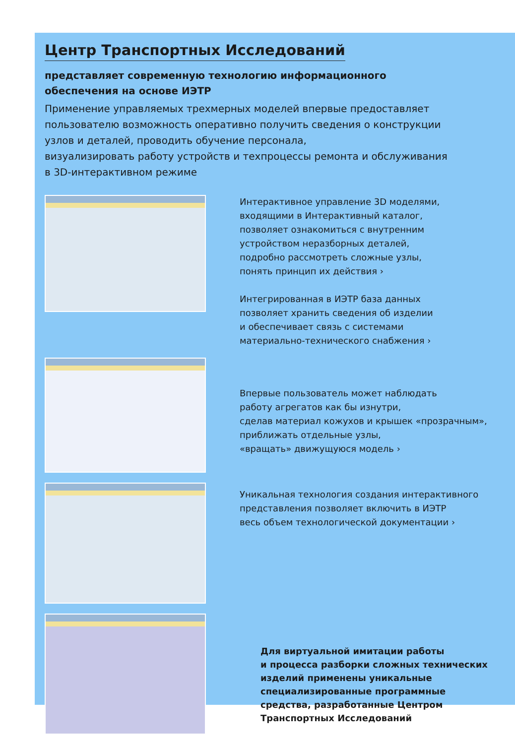Центр Транспортных Исследований
представляет современную технологию информационного
обеспечения на основе ИЭТР
Применение управляемых трехмерных моделей впервые предоставляет
пользователю возможность оперативно получить сведения о конструкции
узлов и деталей, проводить обучение персонала,
визуализировать работу устройств и техпроцессы ремонта и обслуживания
в 3D-интерактивном режиме
Интерактивное управление 3D моделями,
входящими в Интерактивный каталог,
позволяет ознакомиться с внутренним
устройством неразборных деталей,
подробно рассмотреть сложные узлы,
понять принцип их действия ›
Интегрированная в ИЭТР база данных
позволяет хранить сведения об изделии
и обеспечивает связь с системами
материально-технического снабжения ›
Впервые пользователь может наблюдать
работу агрегатов как бы изнутри,
сделав материал кожухов и крышек «прозрачным»,
приближать отдельные узлы,
«вращать» движущуюся модель ›
Уникальная технология создания интерактивного
представления позволяет включить в ИЭТР
весь объем технологической документации ›
Для виртуальной имитации работы
и процесса разборки сложных технических
изделий применены уникальные
специализированные программные
средства, разработанные Центром
Транспортных Исследований